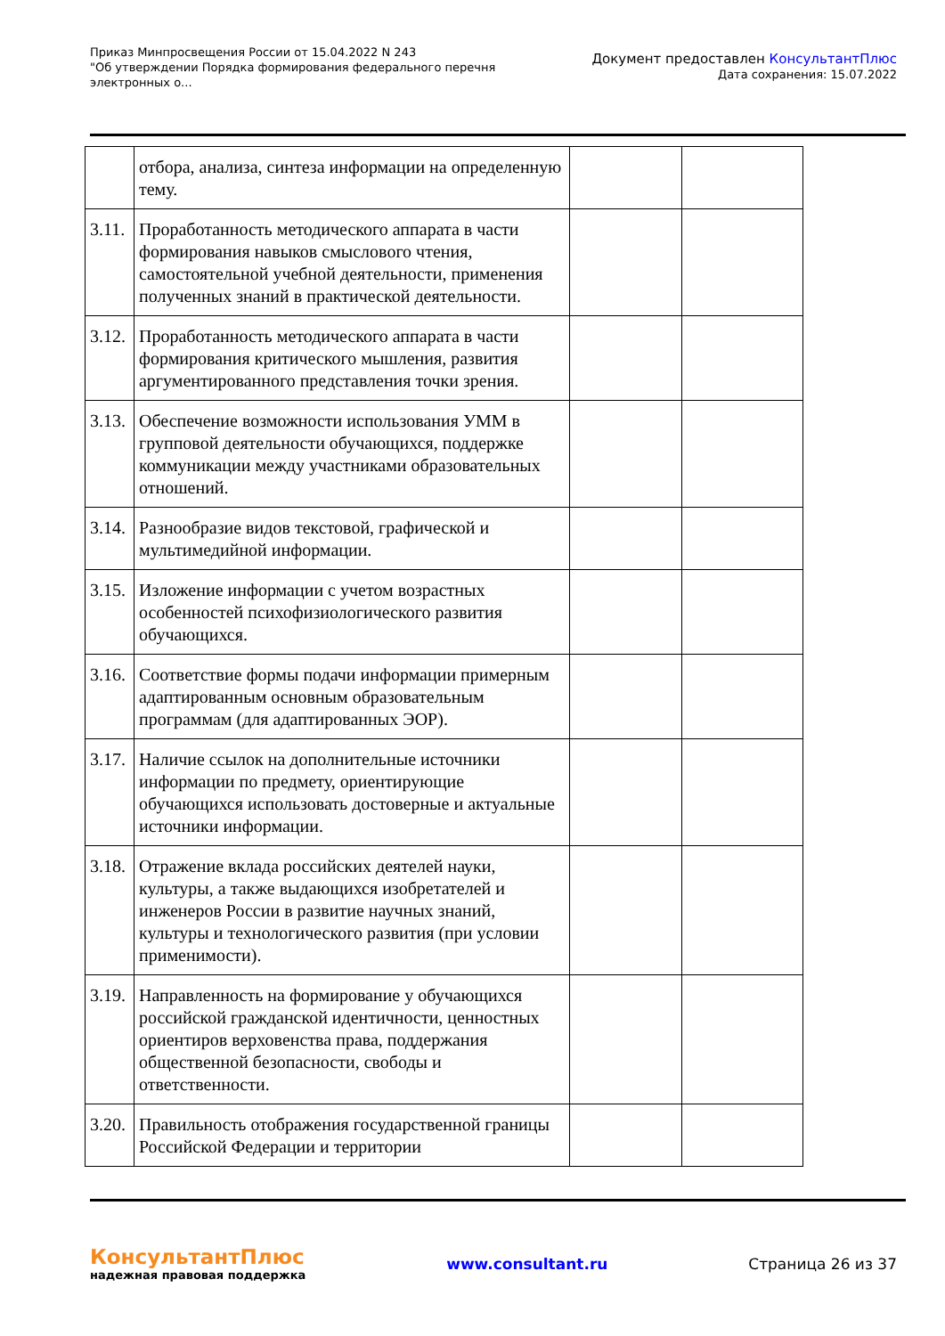Приказ Минпросвещения России от 15.04.2022 N 243
"Об утверждении Порядка формирования федерального перечня
электронных о...
Документ предоставлен КонсультантПлюс
Дата сохранения: 15.07.2022
| | отбора, анализа, синтеза информации на определенную тему. | | |
| 3.11. | Проработанность методического аппарата в части формирования навыков смыслового чтения, самостоятельной учебной деятельности, применения полученных знаний в практической деятельности. | | |
| 3.12. | Проработанность методического аппарата в части формирования критического мышления, развития аргументированного представления точки зрения. | | |
| 3.13. | Обеспечение возможности использования УММ в групповой деятельности обучающихся, поддержке коммуникации между участниками образовательных отношений. | | |
| 3.14. | Разнообразие видов текстовой, графической и мультимедийной информации. | | |
| 3.15. | Изложение информации с учетом возрастных особенностей психофизиологического развития обучающихся. | | |
| 3.16. | Соответствие формы подачи информации примерным адаптированным основным образовательным программам (для адаптированных ЭОР). | | |
| 3.17. | Наличие ссылок на дополнительные источники информации по предмету, ориентирующие обучающихся использовать достоверные и актуальные источники информации. | | |
| 3.18. | Отражение вклада российских деятелей науки, культуры, а также выдающихся изобретателей и инженеров России в развитие научных знаний, культуры и технологического развития (при условии применимости). | | |
| 3.19. | Направленность на формирование у обучающихся российской гражданской идентичности, ценностных ориентиров верховенства права, поддержания общественной безопасности, свободы и ответственности. | | |
| 3.20. | Правильность отображения государственной границы Российской Федерации и территории | | |
КонсультантПлюс
надежная правовая поддержка
www.consultant.ru Страница 26 из 37